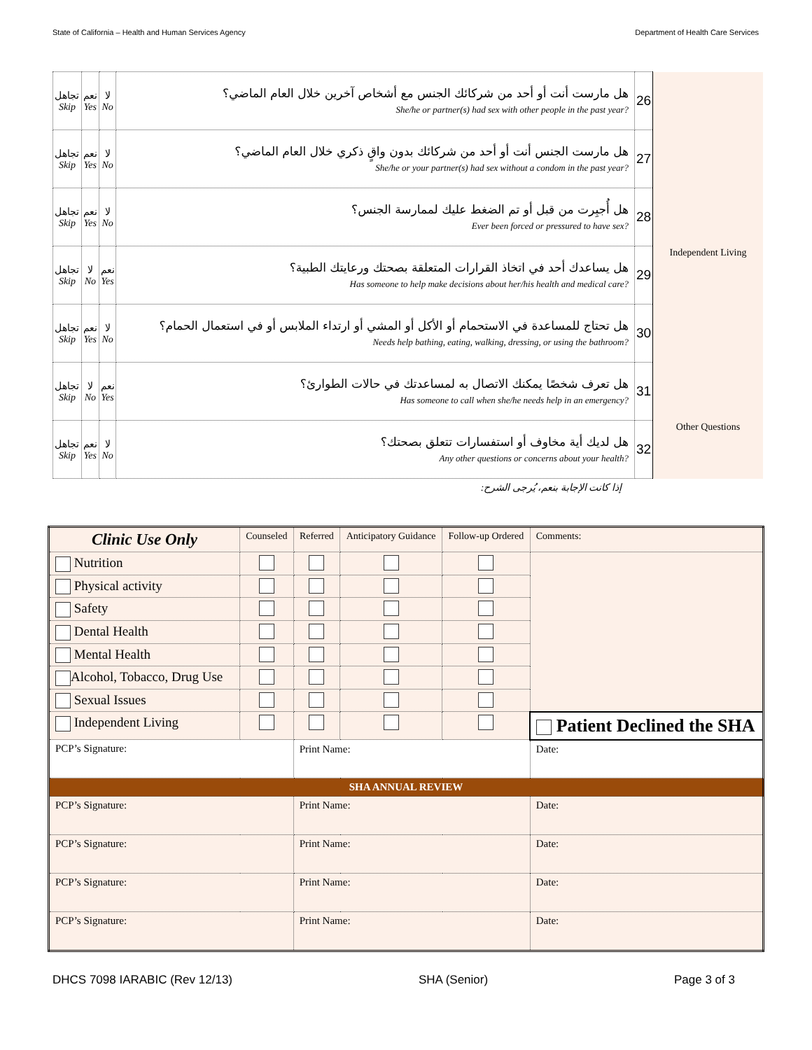State of California – Health and Human Services Agency Department of Health Care Services
| تجاهل Skip | نعم Yes | لا No | هل مارست أنت أو أحد من شركائك الجنس مع أشخاص آخرين خلال العام الماضي؟ She/he or partner(s) had sex with other people in the past year? | 26 | |
| تجاهل Skip | نعم Yes | لا No | هل مارست الجنس أنت أو أحد من شركائك بدون واقٍ ذكري خلال العام الماضي؟ She/he or your partner(s) had sex without a condom in the past year? | 27 | |
| تجاهل Skip | نعم Yes | لا No | هل أُجبِرت من قبل أو تم الضغط عليك لممارسة الجنس؟ Ever been forced or pressured to have sex? | 28 | |
| تجاهل Skip | لا No | نعم Yes | هل يساعدك أحد في اتخاذ القرارات المتعلقة بصحتك ورعايتك الطبية؟ Has someone to help make decisions about her/his health and medical care? | 29 | Independent Living |
| تجاهل Skip | نعم Yes | لا No | هل تحتاج للمساعدة في الاستحمام أو الأكل أو المشي أو ارتداء الملابس أو في استعمال الحمام؟ Needs help bathing, eating, walking, dressing, or using the bathroom? | 30 | |
| تجاهل Skip | لا No | نعم Yes | هل تعرف شخصًا يمكنك الاتصال به لمساعدتك في حالات الطوارئ؟ Has someone to call when she/he needs help in an emergency? | 31 | |
| تجاهل Skip | نعم Yes | لا No | هل لديك أية مخاوف أو استفسارات تتعلق بصحتك؟ Any other questions or concerns about your health? | 32 | Other Questions |
إذا كانت الإجابة بنعم، يُرجى الشرح:
| Clinic Use Only | Counseled | Referred | Anticipatory Guidance | Follow-up Ordered | Comments: | |
| --- | --- | --- | --- | --- | --- | --- |
| Nutrition | | | | | | |
| Physical activity | | | | | | |
| Safety | | | | | | |
| Dental Health | | | | | | |
| Mental Health | | | | | | |
| Alcohol, Tobacco, Drug Use | | | | | | |
| Sexual Issues | | | | | | |
| Independent Living | | | | | Patient Declined the SHA | |
| PCP’s Signature: | | Print Name: | | | | Date: |
| SHA ANNUAL REVIEW | | | | | | |
| PCP’s Signature: | | Print Name: | | | | Date: |
| PCP’s Signature: | | Print Name: | | | | Date: |
| PCP’s Signature: | | Print Name: | | | | Date: |
| PCP’s Signature: | | Print Name: | | | | Date: |
DHCS 7098 IARABIC (Rev 12/13) SHA (Senior) Page 3 of 3